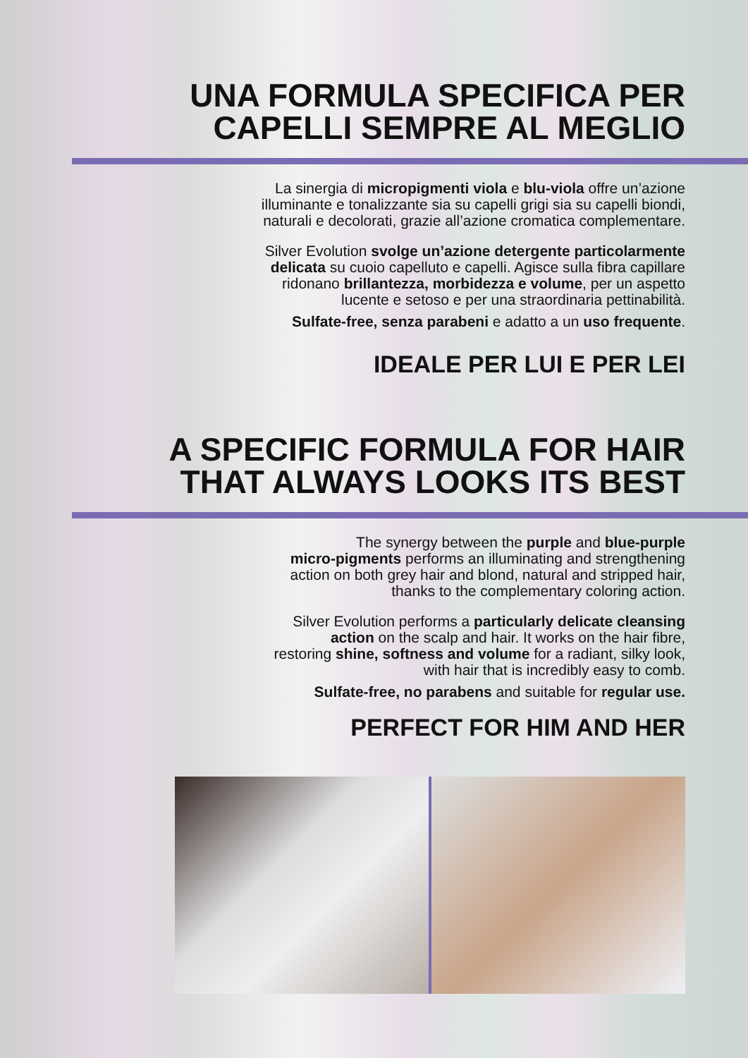UNA FORMULA SPECIFICA PER
CAPELLI SEMPRE AL MEGLIO
La sinergia di micropigmenti viola e blu-viola offre un’azione
illuminante e tonalizzante sia su capelli grigi sia su capelli biondi,
naturali e decolorati, grazie all’azione cromatica complementare.
Silver Evolution svolge un’azione detergente particolarmente
delicata su cuoio capelluto e capelli. Agisce sulla fibra capillare
ridonano brillantezza, morbidezza e volume, per un aspetto
lucente e setoso e per una straordinaria pettinabilità.
Sulfate-free, senza parabeni e adatto a un uso frequente.
IDEALE PER LUI E PER LEI
A SPECIFIC FORMULA FOR HAIR
THAT ALWAYS LOOKS ITS BEST
The synergy between the purple and blue-purple
micro-pigments performs an illuminating and strengthening
action on both grey hair and blond, natural and stripped hair,
thanks to the complementary coloring action.
Silver Evolution performs a particularly delicate cleansing
action on the scalp and hair. It works on the hair fibre,
restoring shine, softness and volume for a radiant, silky look,
with hair that is incredibly easy to comb.
Sulfate-free, no parabens and suitable for regular use.
PERFECT FOR HIM AND HER